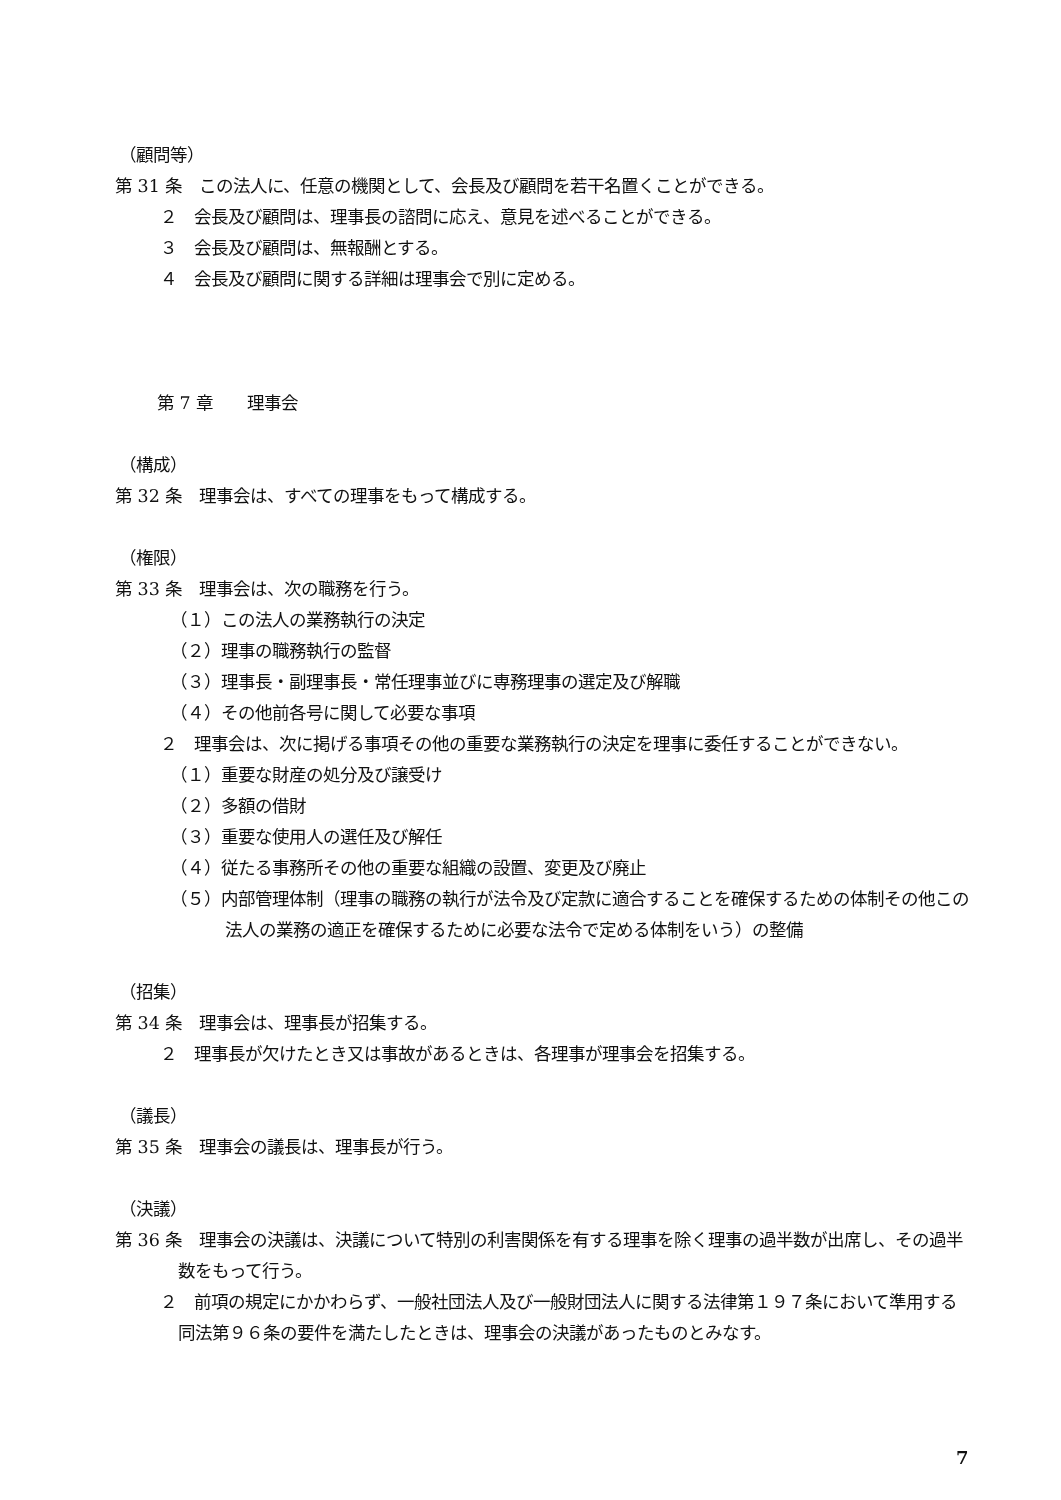（顧問等）
第 31 条　この法人に、任意の機関として、会長及び顧問を若干名置くことができる。
２　会長及び顧問は、理事長の諮問に応え、意見を述べることができる。
３　会長及び顧問は、無報酬とする。
４　会長及び顧問に関する詳細は理事会で別に定める。
第 7 章　　理事会
（構成）
第 32 条　理事会は、すべての理事をもって構成する。
（権限）
第 33 条　理事会は、次の職務を行う。
（１）この法人の業務執行の決定
（２）理事の職務執行の監督
（３）理事長・副理事長・常任理事並びに専務理事の選定及び解職
（４）その他前各号に関して必要な事項
２　理事会は、次に掲げる事項その他の重要な業務執行の決定を理事に委任することができない。
（１）重要な財産の処分及び譲受け
（２）多額の借財
（３）重要な使用人の選任及び解任
（４）従たる事務所その他の重要な組織の設置、変更及び廃止
（５）内部管理体制（理事の職務の執行が法令及び定款に適合することを確保するための体制その他この法人の業務の適正を確保するために必要な法令で定める体制をいう）の整備
（招集）
第 34 条　理事会は、理事長が招集する。
２　理事長が欠けたとき又は事故があるときは、各理事が理事会を招集する。
（議長）
第 35 条　理事会の議長は、理事長が行う。
（決議）
第 36 条　理事会の決議は、決議について特別の利害関係を有する理事を除く理事の過半数が出席し、その過半数をもって行う。
２　前項の規定にかかわらず、一般社団法人及び一般財団法人に関する法律第１９７条において準用する同法第９６条の要件を満たしたときは、理事会の決議があったものとみなす。
7